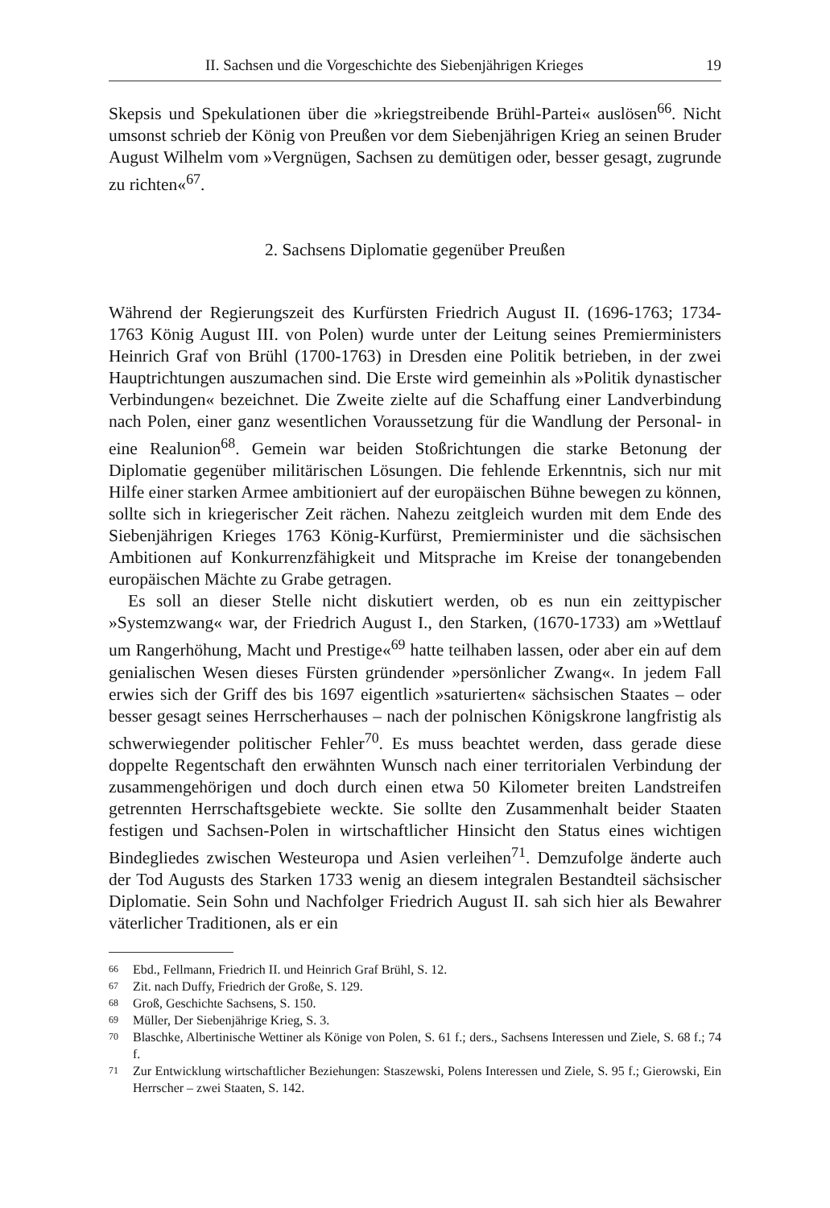II. Sachsen und die Vorgeschichte des Siebenjährigen Krieges 19
Skepsis und Spekulationen über die »kriegstreibende Brühl-Partei« auslösen<sup>66</sup>. Nicht umsonst schrieb der König von Preußen vor dem Siebenjährigen Krieg an seinen Bruder August Wilhelm vom »Vergnügen, Sachsen zu demütigen oder, besser gesagt, zugrunde zu richten«<sup>67</sup>.
2. Sachsens Diplomatie gegenüber Preußen
Während der Regierungszeit des Kurfürsten Friedrich August II. (1696-1763; 1734-1763 König August III. von Polen) wurde unter der Leitung seines Premierministers Heinrich Graf von Brühl (1700-1763) in Dresden eine Politik betrieben, in der zwei Hauptrichtungen auszumachen sind. Die Erste wird gemeinhin als »Politik dynastischer Verbindungen« bezeichnet. Die Zweite zielte auf die Schaffung einer Landverbindung nach Polen, einer ganz wesentlichen Voraussetzung für die Wandlung der Personal- in eine Realunion<sup>68</sup>. Gemein war beiden Stoßrichtungen die starke Betonung der Diplomatie gegenüber militärischen Lösungen. Die fehlende Erkenntnis, sich nur mit Hilfe einer starken Armee ambitioniert auf der europäischen Bühne bewegen zu können, sollte sich in kriegerischer Zeit rächen. Nahezu zeitgleich wurden mit dem Ende des Siebenjährigen Krieges 1763 König-Kurfürst, Premierminister und die sächsischen Ambitionen auf Konkurrenzfähigkeit und Mitsprache im Kreise der tonangebenden europäischen Mächte zu Grabe getragen.
Es soll an dieser Stelle nicht diskutiert werden, ob es nun ein zeittypischer »Systemzwang« war, der Friedrich August I., den Starken, (1670-1733) am »Wettlauf um Rangerhöhung, Macht und Prestige«<sup>69</sup> hatte teilhaben lassen, oder aber ein auf dem genialischen Wesen dieses Fürsten gründender »persönlicher Zwang«. In jedem Fall erwies sich der Griff des bis 1697 eigentlich »saturierten« sächsischen Staates – oder besser gesagt seines Herrscherhauses – nach der polnischen Königskrone langfristig als schwerwiegender politischer Fehler<sup>70</sup>. Es muss beachtet werden, dass gerade diese doppelte Regentschaft den erwähnten Wunsch nach einer territorialen Verbindung der zusammengehörigen und doch durch einen etwa 50 Kilometer breiten Landstreifen getrennten Herrschaftsgebiete weckte. Sie sollte den Zusammenhalt beider Staaten festigen und Sachsen-Polen in wirtschaftlicher Hinsicht den Status eines wichtigen Bindegliedes zwischen Westeuropa und Asien verleihen<sup>71</sup>. Demzufolge änderte auch der Tod Augusts des Starken 1733 wenig an diesem integralen Bestandteil sächsischer Diplomatie. Sein Sohn und Nachfolger Friedrich August II. sah sich hier als Bewahrer väterlicher Traditionen, als er ein
66 Ebd., Fellmann, Friedrich II. und Heinrich Graf Brühl, S. 12.
67 Zit. nach Duffy, Friedrich der Große, S. 129.
68 Groß, Geschichte Sachsens, S. 150.
69 Müller, Der Siebenjährige Krieg, S. 3.
70 Blaschke, Albertinische Wettiner als Könige von Polen, S. 61 f.; ders., Sachsens Interessen und Ziele, S. 68 f.; 74 f.
71 Zur Entwicklung wirtschaftlicher Beziehungen: Staszewski, Polens Interessen und Ziele, S. 95 f.; Gierowski, Ein Herrscher – zwei Staaten, S. 142.